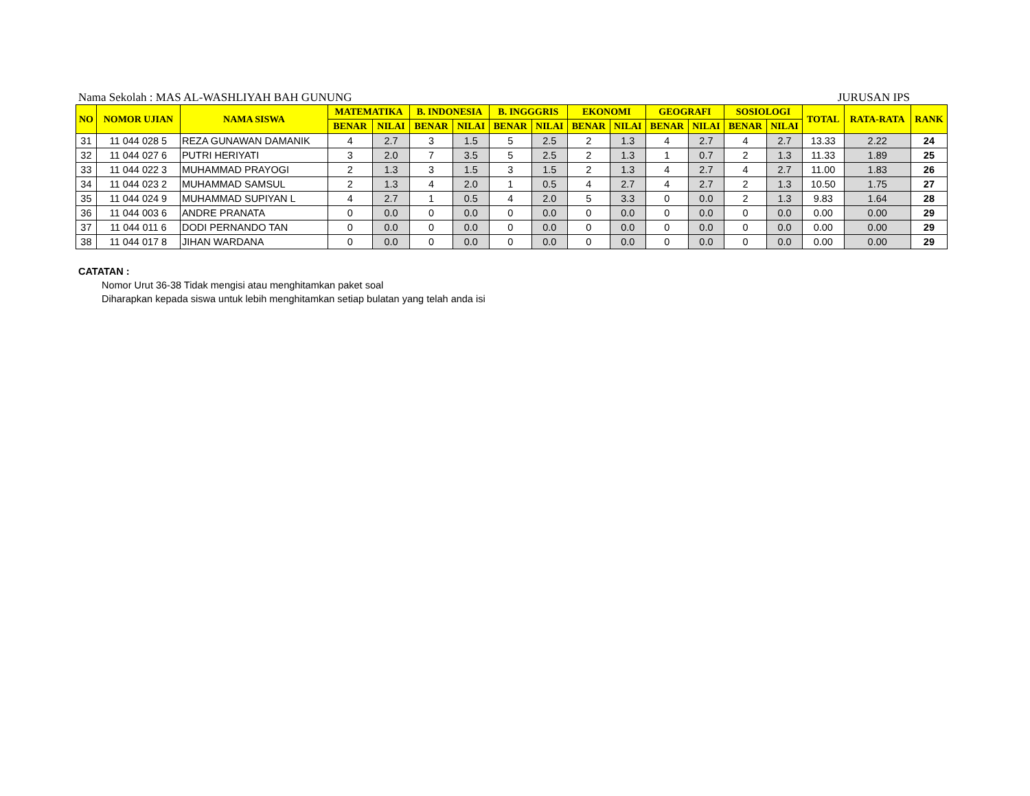Nama Sekolah : MAS AL-WASHLIYAH BAH GUNUNG JURUSAN IPS
| NO | NOMOR UJIAN | NAMA SISWA | MATEMATIKA | | B. INDONESIA | | B. INGGGRIS | | EKONOMI | | GEOGRAFI | | SOSIOLOGI | | TOTAL | RATA-RATA | RANK |
| --- | --- | --- | --- | --- | --- | --- | --- | --- | --- | --- | --- | --- | --- | --- | --- | --- | --- |
| | | | BENAR | NILAI | BENAR | NILAI | BENAR | NILAI | BENAR | NILAI | BENAR | NILAI | BENAR | NILAI | | | |
| 31 | 11 044 028 5 | REZA GUNAWAN DAMANIK | 4 | 2.7 | 3 | 1.5 | 5 | 2.5 | 2 | 1.3 | 4 | 2.7 | 4 | 2.7 | 13.33 | 2.22 | 24 |
| 32 | 11 044 027 6 | PUTRI HERIYATI | 3 | 2.0 | 7 | 3.5 | 5 | 2.5 | 2 | 1.3 | 1 | 0.7 | 2 | 1.3 | 11.33 | 1.89 | 25 |
| 33 | 11 044 022 3 | MUHAMMAD PRAYOGI | 2 | 1.3 | 3 | 1.5 | 3 | 1.5 | 2 | 1.3 | 4 | 2.7 | 4 | 2.7 | 11.00 | 1.83 | 26 |
| 34 | 11 044 023 2 | MUHAMMAD SAMSUL | 2 | 1.3 | 4 | 2.0 | 1 | 0.5 | 4 | 2.7 | 4 | 2.7 | 2 | 1.3 | 10.50 | 1.75 | 27 |
| 35 | 11 044 024 9 | MUHAMMAD SUPIYAN L | 4 | 2.7 | 1 | 0.5 | 4 | 2.0 | 5 | 3.3 | 0 | 0.0 | 2 | 1.3 | 9.83 | 1.64 | 28 |
| 36 | 11 044 003 6 | ANDRE PRANATA | 0 | 0.0 | 0 | 0.0 | 0 | 0.0 | 0 | 0.0 | 0 | 0.0 | 0 | 0.0 | 0.00 | 0.00 | 29 |
| 37 | 11 044 011 6 | DODI PERNANDO TAN | 0 | 0.0 | 0 | 0.0 | 0 | 0.0 | 0 | 0.0 | 0 | 0.0 | 0 | 0.0 | 0.00 | 0.00 | 29 |
| 38 | 11 044 017 8 | JIHAN WARDANA | 0 | 0.0 | 0 | 0.0 | 0 | 0.0 | 0 | 0.0 | 0 | 0.0 | 0 | 0.0 | 0.00 | 0.00 | 29 |
CATATAN :
Nomor Urut 36-38 Tidak mengisi atau menghitamkan paket soal
Diharapkan kepada siswa untuk lebih menghitamkan setiap bulatan yang telah anda isi